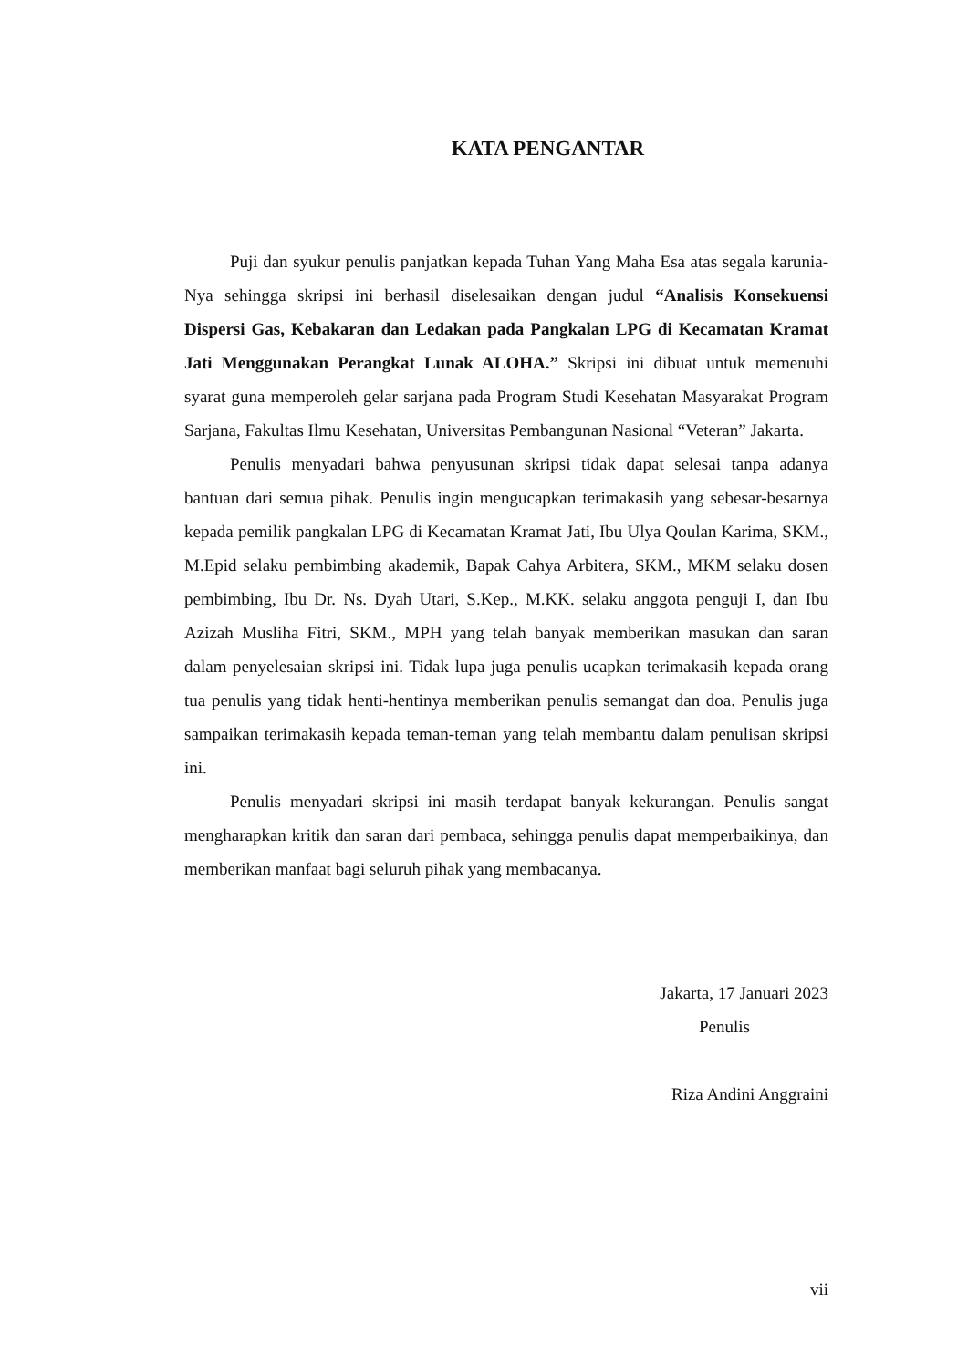KATA PENGANTAR
Puji dan syukur penulis panjatkan kepada Tuhan Yang Maha Esa atas segala karunia-Nya sehingga skripsi ini berhasil diselesaikan dengan judul “Analisis Konsekuensi Dispersi Gas, Kebakaran dan Ledakan pada Pangkalan LPG di Kecamatan Kramat Jati Menggunakan Perangkat Lunak ALOHA.” Skripsi ini dibuat untuk memenuhi syarat guna memperoleh gelar sarjana pada Program Studi Kesehatan Masyarakat Program Sarjana, Fakultas Ilmu Kesehatan, Universitas Pembangunan Nasional “Veteran” Jakarta.
Penulis menyadari bahwa penyusunan skripsi tidak dapat selesai tanpa adanya bantuan dari semua pihak. Penulis ingin mengucapkan terimakasih yang sebesar-besarnya kepada pemilik pangkalan LPG di Kecamatan Kramat Jati, Ibu Ulya Qoulan Karima, SKM., M.Epid selaku pembimbing akademik, Bapak Cahya Arbitera, SKM., MKM selaku dosen pembimbing, Ibu Dr. Ns. Dyah Utari, S.Kep., M.KK. selaku anggota penguji I, dan Ibu Azizah Musliha Fitri, SKM., MPH yang telah banyak memberikan masukan dan saran dalam penyelesaian skripsi ini. Tidak lupa juga penulis ucapkan terimakasih kepada orang tua penulis yang tidak henti-hentinya memberikan penulis semangat dan doa. Penulis juga sampaikan terimakasih kepada teman-teman yang telah membantu dalam penulisan skripsi ini.
Penulis menyadari skripsi ini masih terdapat banyak kekurangan. Penulis sangat mengharapkan kritik dan saran dari pembaca, sehingga penulis dapat memperbaikinya, dan memberikan manfaat bagi seluruh pihak yang membacanya.
Jakarta, 17 Januari 2023
Penulis
Riza Andini Anggraini
vii